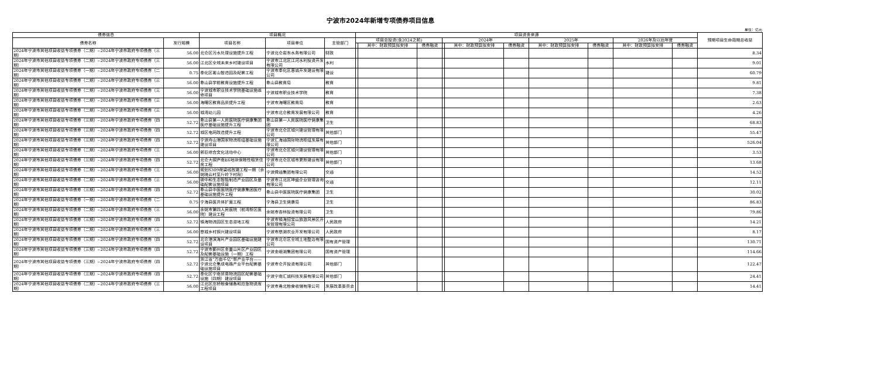宁波市2024年新增专项债券项目信息
单位：亿元
| 债券信息 | | 项目概况 | | | 项目资金来源 | | | | | | | | | | 预期项目生命周期总收益 |
| --- | --- | --- | --- | --- | --- | --- | --- | --- | --- | --- | --- | --- | --- | --- | --- |
| 债券名称 | 发行规模 | 项目名称 | 项目单位 | 主管部门 | 项目总投资(含2024之前) | | | 2024年 | | | 2025年 | | 2026年及以后年度 | | |
| | | | | | | 其中：财政预算拟安排 | 债券融资 | | 其中：财政预算拟安排 | 债券融资 | 其中：财政预算拟安排 | 债券融资 | 其中：财政预算拟安排 | 债券融资 | |
| 2024年宁波市其他项目收益专项债券（二期）--2024年宁波市政府专项债券（三期） | 56.00 | 北仑区污水处理设施提升工程 | 宁波北仑岩东水务有限公司 | 财政 | | | | | | | | | | | 8.34 |
| 2024年宁波市其他项目收益专项债券（二期）--2024年宁波市政府专项债券（三期） | 56.00 | 江北区全域未来乡村建设项目 | 宁波市江北区江河水利投资开发有限公司 | 水利 | | | | | | | | | | | 9.01 |
| 2024年宁波市其他项目收益专项债券（一期）--2024年宁波市政府专项债券（二期） | 0.75 | 奉化区茗山智造园及配套工程 | 宁波市奉化区惠诚开发建设有限公司 | 建设 | | | | | | | | | | | 60.79 |
| 2024年宁波市其他项目收益专项债券（二期）--2024年宁波市政府专项债券（三期） | 56.00 | 象山县学前教育设施提升工程 | 象山县教育局 | 教育 | | | | | | | | | | | 9.81 |
| 2024年宁波市其他项目收益专项债券（二期）--2024年宁波市政府专项债券（三期） | 56.00 | 宁波城市职业技术学院基础设施维修项目 | 宁波城市职业技术学院 | 教育 | | | | | | | | | | | 7.38 |
| 2024年宁波市其他项目收益专项债券（二期）--2024年宁波市政府专项债券（三期） | 56.00 | 海曙区教育品质提升工程 | 宁波市海曙区教育局 | 教育 | | | | | | | | | | | 2.63 |
| 2024年宁波市其他项目收益专项债券（二期）--2024年宁波市政府专项债券（三期） | 56.00 | 城湾幼儿园 | 宁波市北仑教育发展有限公司 | 教育 | | | | | | | | | | | 4.26 |
| 2024年宁波市其他项目收益专项债券（三期）--2024年宁波市政府专项债券（四期） | 52.72 | 象山县第一人民医院医疗健康集团医疗基础设施提升工程 | 象山县第一人民医院医疗健康集团 | 卫生 | | | | | | | | | | | 68.83 |
| 2024年宁波市其他项目收益专项债券（三期）--2024年宁波市政府专项债券（四期） | 52.72 | 城区电网改造提升工程 | 宁波市北仑区城兴建设管理有限公司 | 其他部门 | | | | | | | | | | | 55.47 |
| 2024年宁波市其他项目收益专项债券（三期）--2024年宁波市政府专项债券（四期） | 52.72 | 宁波舟山港国家物流枢纽基础设施建设项目 | 宁波汇海通国际物流枢纽发展有限公司 | 其他部门 | | | | | | | | | | | 526.04 |
| 2024年宁波市其他项目收益专项债券（二期）--2024年宁波市政府专项债券（三期） | 56.00 | 郭巨综合文化活动中心 | 宁波市北仑区城兴建设管理有限公司 | 其他部门 | | | | | | | | | | | 3.53 |
| 2024年宁波市其他项目收益专项债券（三期）--2024年宁波市政府专项债券（四期） | 52.72 | 北仑大碶庐南E6地块保障性租赁住房工程 | 宁波市北仑区城市更新建设有限公司 | 其他部门 | | | | | | | | | | | 13.68 |
| 2024年宁波市其他项目收益专项债券（二期）--2024年宁波市政府专项债券（三期） | 56.00 | 规划S309荷梁线改建工程一期（余姚晓云村至斤岭下村段） | 宁波舜通集团有限公司 | 交通 | | | | | | | | | | | 14.52 |
| 2024年宁波市其他项目收益专项债券（二期）--2024年宁波市政府专项债券（三期） | 56.00 | 碳中和生态智能制造产业园区及基础配套设施项目 | 宁波市江北区坤盛企业管理咨询有限公司 | 交通 | | | | | | | | | | | 12.11 |
| 2024年宁波市其他项目收益专项债券（三期）--2024年宁波市政府专项债券（四期） | 52.72 | 象山县中医医院医疗健康集团医疗基础设施提升工程 | 象山县中医医院医疗健康集团 | 卫生 | | | | | | | | | | | 30.02 |
| 2024年宁波市其他项目收益专项债券（一期）--2024年宁波市政府专项债券（二期） | 0.75 | 宁海县医共体扩面工程 | 宁海县卫生健康局 | 卫生 | | | | | | | | | | | 86.83 |
| 2024年宁波市其他项目收益专项债券（二期）--2024年宁波市政府专项债券（三期） | 56.00 | 余姚市第四人民医院（前湾新区医院）建设工程 | 余姚市杏林投资有限公司 | 卫生 | | | | | | | | | | | 79.86 |
| 2024年宁波市其他项目收益专项债券（三期）--2024年宁波市政府专项债券（四期） | 52.72 | 镇海物流园区生态湿地工程 | 宁波市镇海招宝山旅游风景区开发管理有限公司 | 人民政府 | | | | | | | | | | | 14.21 |
| 2024年宁波市其他项目收益专项债券（二期）--2024年宁波市政府专项债券（三期） | 56.00 | 慈城乡村振兴建设项目 | 宁波市慈湖农业开发有限公司 | 人民政府 | | | | | | | | | | | 8.17 |
| 2024年宁波市其他项目收益专项债券（三期）--2024年宁波市政府专项债券（四期） | 52.72 | 北仑港滨海片产业园区基础设施建设项目 | 宁波市北仑区全域土地整治有限公司 | 国有资产管理 | | | | | | | | | | | 130.71 |
| 2024年宁波市其他项目收益专项债券（三期）--2024年宁波市政府专项债券（四期） | 52.72 | 宁波市鄞州区金童山片区产业园区及配套基础设施（一期）工程 | 宁波金峨湖集团有限公司 | 国有资产管理 | | | | | | | | | | | 114.66 |
| 2024年宁波市其他项目收益专项债券（三期）--2024年宁波市政府专项债券（四期） | 52.72 | 浙江省“万亩千亿”新产业平台——宁波北仑集成电路产业平台配套基础设施项目 | 宁波市仑开投资有限公司 | 其他部门 | | | | | | | | | | | 122.47 |
| 2024年宁波市其他项目收益专项债券（三期）--2024年宁波市政府专项债券（四期） | 52.72 | 奉化区宁南贸易物流园区配套基础设施（四期）建设项目 | 宁波宁南汇诚科技发展有限公司 | 其他部门 | | | | | | | | | | | 24.41 |
| 2024年宁波市其他项目收益专项债券（二期）--2024年宁波市政府专项债券（三期） | 56.00 | 江北区庄桥粮食储备和应急物资库工程项目 | 宁波市甬北粮食收储有限公司 | 发展改革委员会 | | | | | | | | | | | 14.41 |